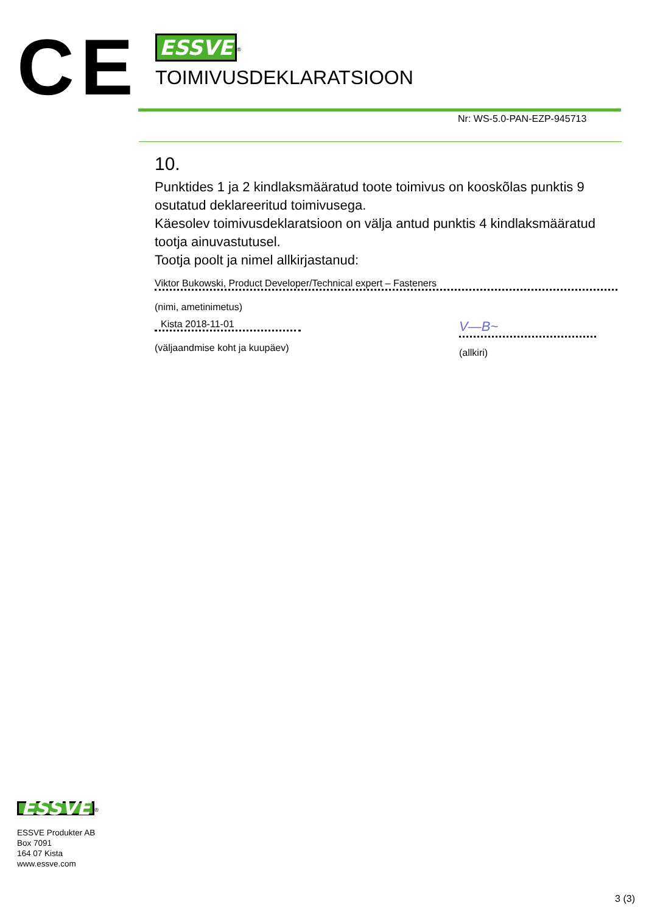CE
ESSVE<sup>®</sup>
TOIMIVUSDEKLARATSIOON
Nr: WS-5.0-PAN-EZP-945713
10.
Punktides 1 ja 2 kindlaksmääratud toote toimivus on kooskõlas punktis 9 osutatud deklareeritud toimivusega.
Käesolev toimivusdeklaratsioon on välja antud punktis 4 kindlaksmääratud tootja ainuvastutusel.
Tootja poolt ja nimel allkirjastanud:
Viktor Bukowski, Product Developer/Technical expert – Fasteners
(nimi, ametinimetus)
Kista 2018-11-01
(väljaandmise koht ja kuupäev)
V—B~
(allkiri)
ESSVE<sup>®</sup>
ESSVE Produkter AB
Box 7091
164 07 Kista
www.essve.com
3 (3)